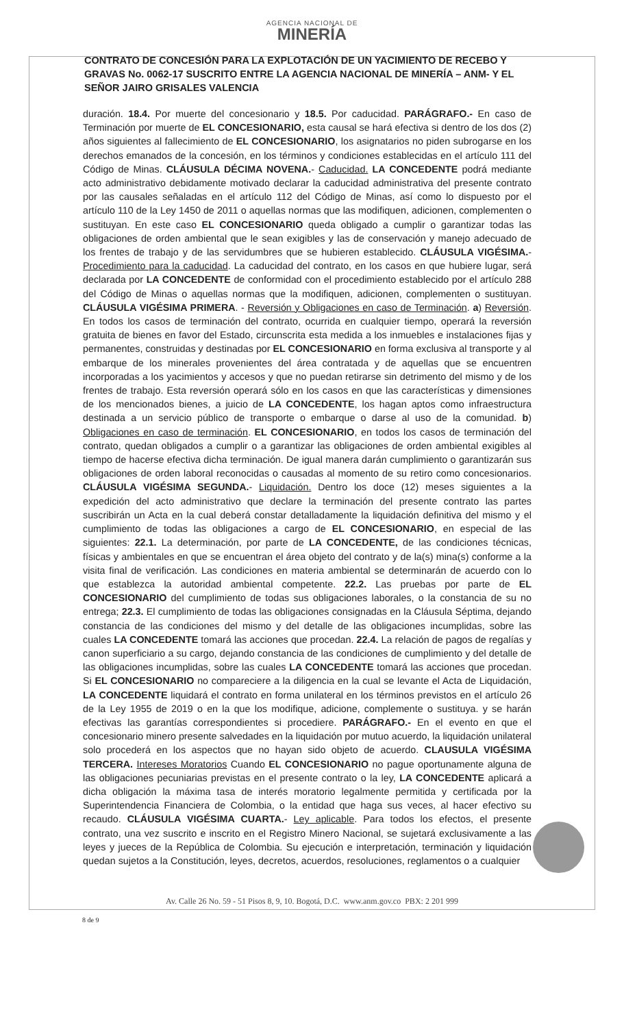AGENCIA NACIONAL DE
MINERÍA
CONTRATO DE CONCESIÓN PARA LA EXPLOTACIÓN DE UN YACIMIENTO DE RECEBO Y GRAVAS No. 0062-17 SUSCRITO ENTRE LA AGENCIA NACIONAL DE MINERÍA – ANM- Y EL SEÑOR JAIRO GRISALES VALENCIA
duración. 18.4. Por muerte del concesionario y 18.5. Por caducidad. PARÁGRAFO.- En caso de Terminación por muerte de EL CONCESIONARIO, esta causal se hará efectiva si dentro de los dos (2) años siguientes al fallecimiento de EL CONCESIONARIO, los asignatarios no piden subrogarse en los derechos emanados de la concesión, en los términos y condiciones establecidas en el artículo 111 del Código de Minas. CLÁUSULA DÉCIMA NOVENA.- Caducidad. LA CONCEDENTE podrá mediante acto administrativo debidamente motivado declarar la caducidad administrativa del presente contrato por las causales señaladas en el artículo 112 del Código de Minas, así como lo dispuesto por el artículo 110 de la Ley 1450 de 2011 o aquellas normas que las modifiquen, adicionen, complementen o sustituyan. En este caso EL CONCESIONARIO queda obligado a cumplir o garantizar todas las obligaciones de orden ambiental que le sean exigibles y las de conservación y manejo adecuado de los frentes de trabajo y de las servidumbres que se hubieren establecido. CLÁUSULA VIGÉSIMA.- Procedimiento para la caducidad. La caducidad del contrato, en los casos en que hubiere lugar, será declarada por LA CONCEDENTE de conformidad con el procedimiento establecido por el artículo 288 del Código de Minas o aquellas normas que la modifiquen, adicionen, complementen o sustituyan. CLÁUSULA VIGÉSIMA PRIMERA. - Reversión y Obligaciones en caso de Terminación. a) Reversión. En todos los casos de terminación del contrato, ocurrida en cualquier tiempo, operará la reversión gratuita de bienes en favor del Estado, circunscrita esta medida a los inmuebles e instalaciones fijas y permanentes, construidas y destinadas por EL CONCESIONARIO en forma exclusiva al transporte y al embarque de los minerales provenientes del área contratada y de aquellas que se encuentren incorporadas a los yacimientos y accesos y que no puedan retirarse sin detrimento del mismo y de los frentes de trabajo. Esta reversión operará sólo en los casos en que las características y dimensiones de los mencionados bienes, a juicio de LA CONCEDENTE, los hagan aptos como infraestructura destinada a un servicio público de transporte o embarque o darse al uso de la comunidad. b) Obligaciones en caso de terminación. EL CONCESIONARIO, en todos los casos de terminación del contrato, quedan obligados a cumplir o a garantizar las obligaciones de orden ambiental exigibles al tiempo de hacerse efectiva dicha terminación. De igual manera darán cumplimiento o garantizarán sus obligaciones de orden laboral reconocidas o causadas al momento de su retiro como concesionarios. CLÁUSULA VIGÉSIMA SEGUNDA.- Liquidación. Dentro los doce (12) meses siguientes a la expedición del acto administrativo que declare la terminación del presente contrato las partes suscribirán un Acta en la cual deberá constar detalladamente la liquidación definitiva del mismo y el cumplimiento de todas las obligaciones a cargo de EL CONCESIONARIO, en especial de las siguientes: 22.1. La determinación, por parte de LA CONCEDENTE, de las condiciones técnicas, físicas y ambientales en que se encuentran el área objeto del contrato y de la(s) mina(s) conforme a la visita final de verificación. Las condiciones en materia ambiental se determinarán de acuerdo con lo que establezca la autoridad ambiental competente. 22.2. Las pruebas por parte de EL CONCESIONARIO del cumplimiento de todas sus obligaciones laborales, o la constancia de su no entrega; 22.3. El cumplimiento de todas las obligaciones consignadas en la Cláusula Séptima, dejando constancia de las condiciones del mismo y del detalle de las obligaciones incumplidas, sobre las cuales LA CONCEDENTE tomará las acciones que procedan. 22.4. La relación de pagos de regalías y canon superficiario a su cargo, dejando constancia de las condiciones de cumplimiento y del detalle de las obligaciones incumplidas, sobre las cuales LA CONCEDENTE tomará las acciones que procedan. Si EL CONCESIONARIO no compareciere a la diligencia en la cual se levante el Acta de Liquidación, LA CONCEDENTE liquidará el contrato en forma unilateral en los términos previstos en el artículo 26 de la Ley 1955 de 2019 o en la que los modifique, adicione, complemente o sustituya. y se harán efectivas las garantías correspondientes si procediere. PARÁGRAFO.- En el evento en que el concesionario minero presente salvedades en la liquidación por mutuo acuerdo, la liquidación unilateral solo procederá en los aspectos que no hayan sido objeto de acuerdo. CLAUSULA VIGÉSIMA TERCERA. Intereses Moratorios Cuando EL CONCESIONARIO no pague oportunamente alguna de las obligaciones pecuniarias previstas en el presente contrato o la ley, LA CONCEDENTE aplicará a dicha obligación la máxima tasa de interés moratorio legalmente permitida y certificada por la Superintendencia Financiera de Colombia, o la entidad que haga sus veces, al hacer efectivo su recaudo. CLÁUSULA VIGÉSIMA CUARTA.- Ley aplicable. Para todos los efectos, el presente contrato, una vez suscrito e inscrito en el Registro Minero Nacional, se sujetará exclusivamente a las leyes y jueces de la República de Colombia. Su ejecución e interpretación, terminación y liquidación quedan sujetos a la Constitución, leyes, decretos, acuerdos, resoluciones, reglamentos o a cualquier
Av. Calle 26 No. 59 - 51 Pisos 8, 9, 10. Bogotá, D.C. www.anm.gov.co PBX: 2 201 999
8 de 9